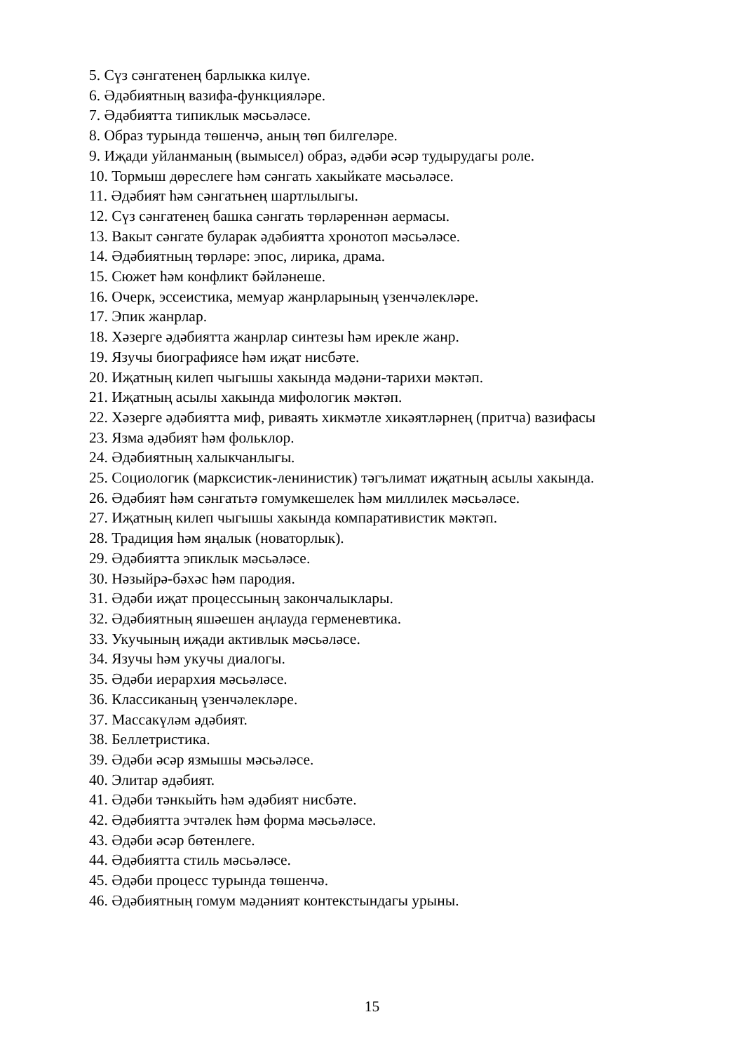5. Сүз сәнгатенең барлыкка килүе.
6. Әдәбиятның вазифа-функцияләре.
7. Әдәбиятта типиклык мәсьәләсе.
8. Образ турында төшенчә, аның төп билгеләре.
9. Иҗади уйланманың (вымысел) образ, әдәби әсәр тудырудагы роле.
10. Тормыш дөреслеге һәм сәнгать хакыйкате мәсьәләсе.
11. Әдәбият һәм сәнгатьнең шартлылыгы.
12. Сүз сәнгатенең башка сәнгать төрләреннән аермасы.
13. Вакыт сәнгате буларак әдәбиятта хронотоп мәсьәләсе.
14. Әдәбиятның төрләре: эпос, лирика, драма.
15. Сюжет һәм конфликт бәйләнеше.
16. Очерк, эссеистика, мемуар жанрларының үзенчәлекләре.
17. Эпик жанрлар.
18. Хәзерге әдәбиятта жанрлар синтезы һәм ирекле жанр.
19. Язучы биографиясе һәм иҗат нисбәте.
20. Иҗатның килеп чыгышы хакында мәдәни-тарихи мәктәп.
21. Иҗатның асылы хакында мифологик мәктәп.
22. Хәзерге әдәбиятта миф, риваять хикмәтле хикәятләрнең (притча) вазифасы
23. Язма әдәбият һәм фольклор.
24. Әдәбиятның халыкчанлыгы.
25. Социологик (марксистик-ленинистик) тәгълимат иҗатның асылы хакында.
26. Әдәбият һәм сәнгатьтә гомумкешелек һәм миллилек мәсьәләсе.
27. Иҗатның килеп чыгышы хакында компаративистик мәктәп.
28. Традиция һәм яңалык (новаторлык).
29. Әдәбиятта эпиклык мәсьәләсе.
30. Нәзыйрә-бәхәс һәм пародия.
31. Әдәби иҗат процессының закончалыклары.
32. Әдәбиятның яшәешен аңлауда герменевтика.
33. Укучының иҗади активлык мәсьәләсе.
34. Язучы һәм укучы диалогы.
35. Әдәби иерархия мәсьәләсе.
36. Классиканың үзенчәлекләре.
37. Массакүләм әдәбият.
38. Беллетристика.
39. Әдәби әсәр язмышы мәсьәләсе.
40. Элитар әдәбият.
41. Әдәби тәнкыйть һәм әдәбият нисбәте.
42. Әдәбиятта эчтәлек һәм форма мәсьәләсе.
43. Әдәби әсәр бөтенлеге.
44. Әдәбиятта стиль мәсьәләсе.
45. Әдәби процесс турында төшенчә.
46. Әдәбиятның гомум мәдәният контекстындагы урыны.
15